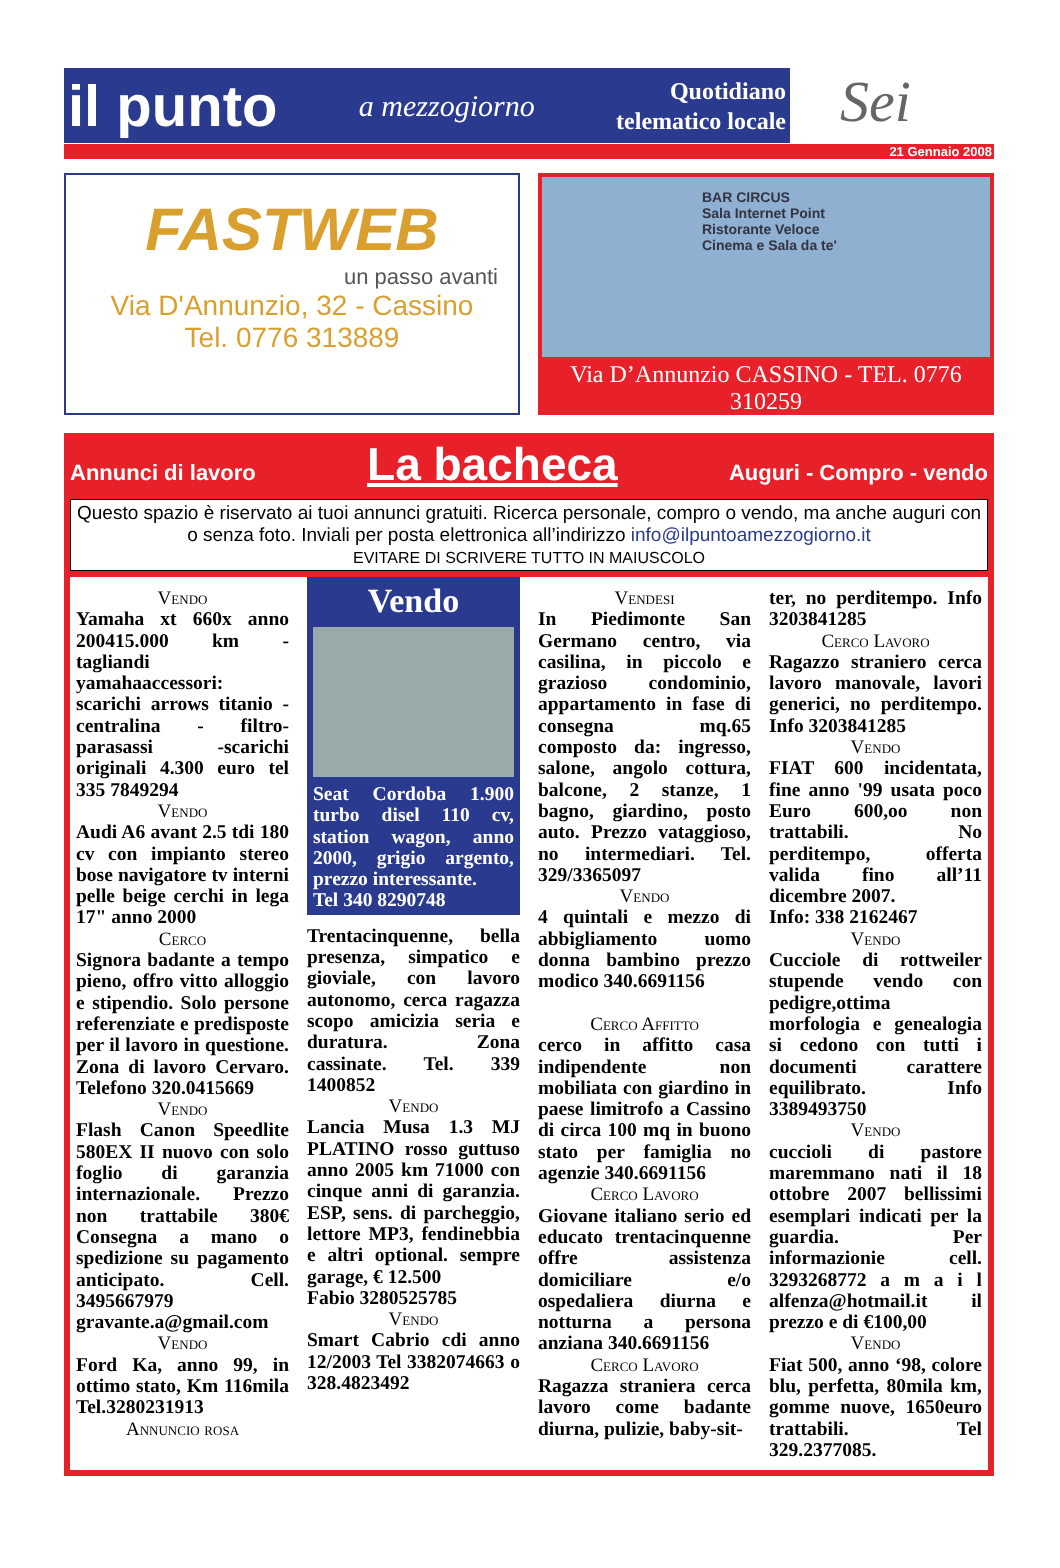il punto a mezzogiorno Quotidiano
telematico locale
Sei
21 Gennaio 2008
FASTWEB
un passo avanti
Via D'Annunzio, 32 - Cassino
Tel. 0776 313889
BAR CIRCUS
Sala Internet Point
Ristorante Veloce
Cinema e Sala da te'
Via D’Annunzio CASSINO - TEL. 0776 310259
Annunci di lavoro La bacheca Auguri - Compro - vendo
Questo spazio è riservato ai tuoi annunci gratuiti. Ricerca personale, compro o vendo, ma anche auguri con o senza foto. Inviali per posta elettronica all’indirizzo info@ilpuntoamezzogiorno.it
EVITARE DI SCRIVERE TUTTO IN MAIUSCOLO
Vendo
Yamaha xt 660x anno 200415.000 km - tagliandi yamahaaccessori: scarichi arrows titanio - centralina - filtro-parasassi -scarichi originali 4.300 euro tel 335 7849294
Vendo
Audi A6 avant 2.5 tdi 180 cv con impianto stereo bose navigatore tv interni pelle beige cerchi in lega 17" anno 2000
Cerco
Signora badante a tempo pieno, offro vitto alloggio e stipendio. Solo persone referenziate e predisposte per il lavoro in questione. Zona di lavoro Cervaro. Telefono 320.0415669
Vendo
Flash Canon Speedlite 580EX II nuovo con solo foglio di garanzia internazionale. Prezzo non trattabile 380€ Consegna a mano o spedizione su pagamento anticipato. Cell. 3495667979 gravante.a@gmail.com
Vendo
Ford Ka, anno 99, in ottimo stato, Km 116mila Tel.3280231913
Annuncio rosa
Vendo
Seat Cordoba 1.900 turbo disel 110 cv, station wagon, anno 2000, grigio argento, prezzo interessante.
Tel 340 8290748
Trentacinquenne, bella presenza, simpatico e gioviale, con lavoro autonomo, cerca ragazza scopo amicizia seria e duratura. Zona cassinate. Tel. 339 1400852
Vendo
Lancia Musa 1.3 MJ PLATINO rosso guttuso anno 2005 km 71000 con cinque anni di garanzia. ESP, sens. di parcheggio, lettore MP3, fendinebbia e altri optional. sempre garage, € 12.500
Fabio 3280525785
Vendo
Smart Cabrio cdi anno 12/2003 Tel 3382074663 o 328.4823492
Vendesi
In Piedimonte San Germano centro, via casilina, in piccolo e grazioso condominio, appartamento in fase di consegna mq.65 composto da: ingresso, salone, angolo cottura, balcone, 2 stanze, 1 bagno, giardino, posto auto. Prezzo vataggioso, no intermediari. Tel. 329/3365097
Vendo
4 quintali e mezzo di abbigliamento uomo donna bambino prezzo modico 340.6691156
Cerco Affitto
cerco in affitto casa indipendente non mobiliata con giardino in paese limitrofo a Cassino di circa 100 mq in buono stato per famiglia no agenzie 340.6691156
Cerco Lavoro
Giovane italiano serio ed educato trentacinquenne offre assistenza domiciliare e/o ospedaliera diurna e notturna a persona anziana 340.6691156
Cerco Lavoro
Ragazza straniera cerca lavoro come badante diurna, pulizie, baby-sit-
ter, no perditempo. Info 3203841285
Cerco Lavoro
Ragazzo straniero cerca lavoro manovale, lavori generici, no perditempo. Info 3203841285
Vendo
FIAT 600 incidentata, fine anno '99 usata poco Euro 600,oo non trattabili. No perditempo, offerta valida fino all’11 dicembre 2007.
Info: 338 2162467
Vendo
Cucciole di rottweiler stupende vendo con pedigre,ottima morfologia e genealogia si cedono con tutti i documenti carattere equilibrato. Info 3389493750
Vendo
cuccioli di pastore maremmano nati il 18 ottobre 2007 bellissimi esemplari indicati per la guardia. Per informazionie cell. 3293268772 a m a i l alfenza@hotmail.it il prezzo e di €100,00
Vendo
Fiat 500, anno ‘98, colore blu, perfetta, 80mila km, gomme nuove, 1650euro trattabili. Tel 329.2377085.